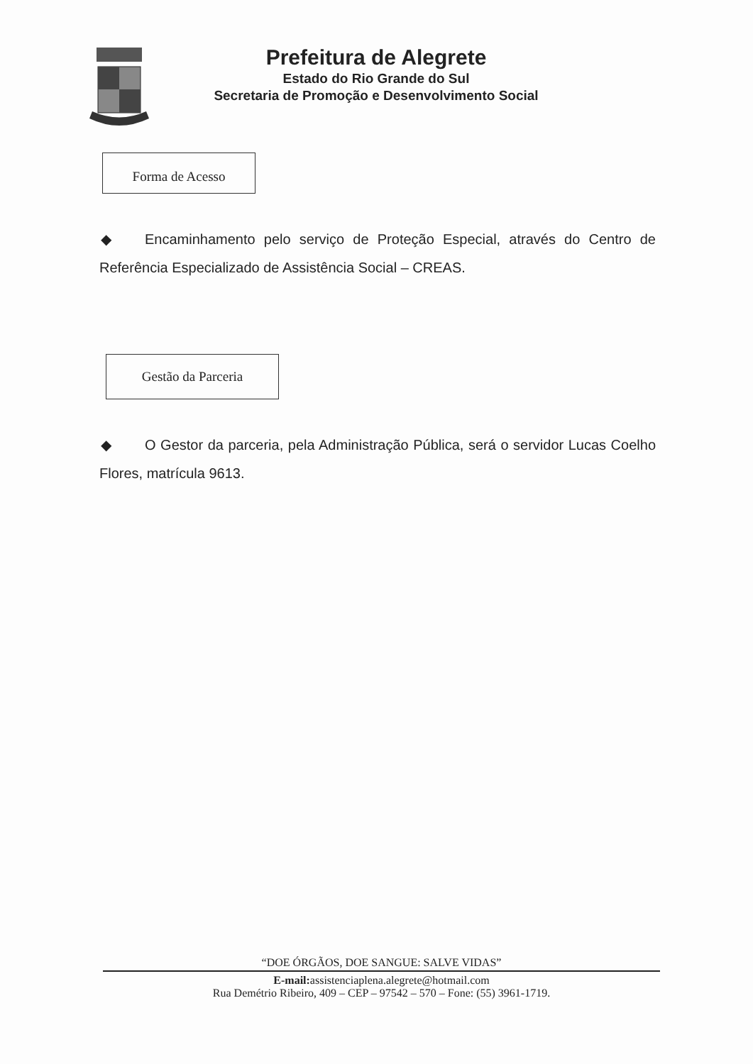Prefeitura de Alegrete
Estado do Rio Grande do Sul
Secretaria de Promoção e Desenvolvimento Social
Forma de Acesso
◆ Encaminhamento pelo serviço de Proteção Especial, através do Centro de Referência Especializado de Assistência Social – CREAS.
Gestão da Parceria
◆ O Gestor da parceria, pela Administração Pública, será o servidor Lucas Coelho Flores, matrícula 9613.
“DOE ÓRGÃOS, DOE SANGUE: SALVE VIDAS”
E-mail: assistenciaplena.alegrete@hotmail.com
Rua Demétrio Ribeiro, 409 – CEP – 97542 – 570 – Fone: (55) 3961-1719.